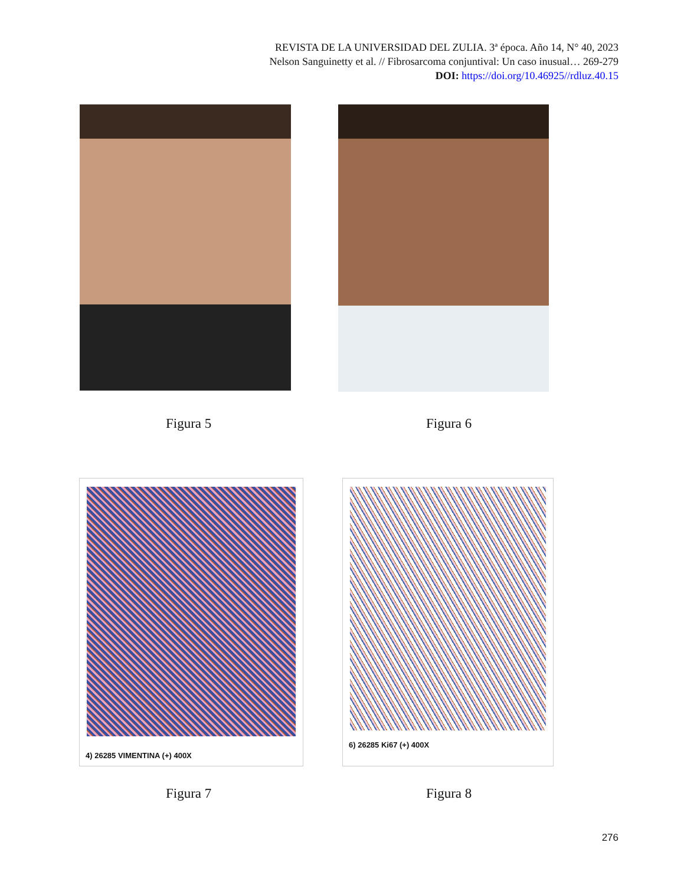REVISTA DE LA UNIVERSIDAD DEL ZULIA. 3ª época. Año 14, N° 40, 2023
Nelson Sanguinetty et al. // Fibrosarcoma conjuntival: Un caso inusual… 269-279
DOI: https://doi.org/10.46925//rdluz.40.15
Figura 5 Figura 6
4) 26285 VIMENTINA (+) 400X 6) 26285 Ki67 (+) 400X
Figura 7 Figura 8
276